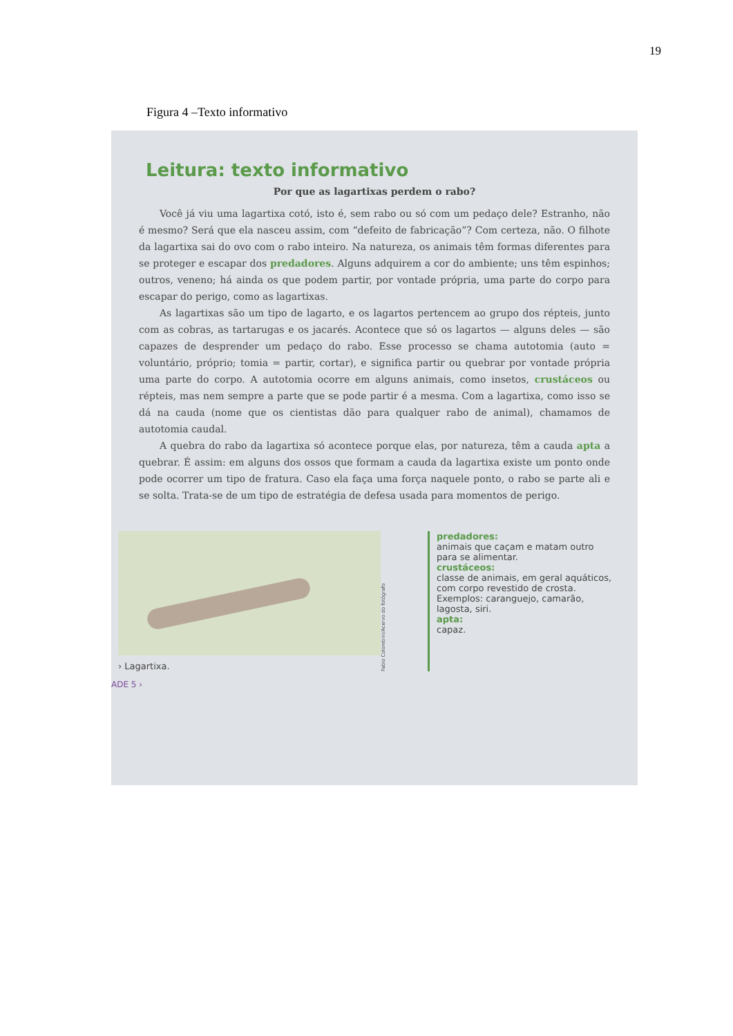19
Figura 4 –Texto informativo
Leitura: texto informativo
Por que as lagartixas perdem o rabo?
Você já viu uma lagartixa cotó, isto é, sem rabo ou só com um pedaço dele? Estranho, não é mesmo? Será que ela nasceu assim, com “defeito de fabricação”? Com certeza, não. O filhote da lagartixa sai do ovo com o rabo inteiro. Na natureza, os animais têm formas diferentes para se proteger e escapar dos predadores. Alguns adquirem a cor do ambiente; uns têm espinhos; outros, veneno; há ainda os que podem partir, por vontade própria, uma parte do corpo para escapar do perigo, como as lagartixas.
As lagartixas são um tipo de lagarto, e os lagartos pertencem ao grupo dos répteis, junto com as cobras, as tartarugas e os jacarés. Acontece que só os lagartos — alguns deles — são capazes de desprender um pedaço do rabo. Esse processo se chama autotomia (auto = voluntário, próprio; tomia = partir, cortar), e significa partir ou quebrar por vontade própria uma parte do corpo. A autotomia ocorre em alguns animais, como insetos, crustáceos ou répteis, mas nem sempre a parte que se pode partir é a mesma. Com a lagartixa, como isso se dá na cauda (nome que os cientistas dão para qualquer rabo de animal), chamamos de autotomia caudal.
A quebra do rabo da lagartixa só acontece porque elas, por natureza, têm a cauda apta a quebrar. É assim: em alguns dos ossos que formam a cauda da lagartixa existe um ponto onde pode ocorrer um tipo de fratura. Caso ela faça uma força naquele ponto, o rabo se parte ali e se solta. Trata-se de um tipo de estratégia de defesa usada para momentos de perigo.
› Lagartixa.
Fabio Colombini/Acervo do fotógrafo
predadores:
animais que caçam e matam outro para se alimentar.
crustáceos:
classe de animais, em geral aquáticos, com corpo revestido de crosta. Exemplos: caranguejo, camarão, lagosta, siri.
apta:
capaz.
ADE 5 ›